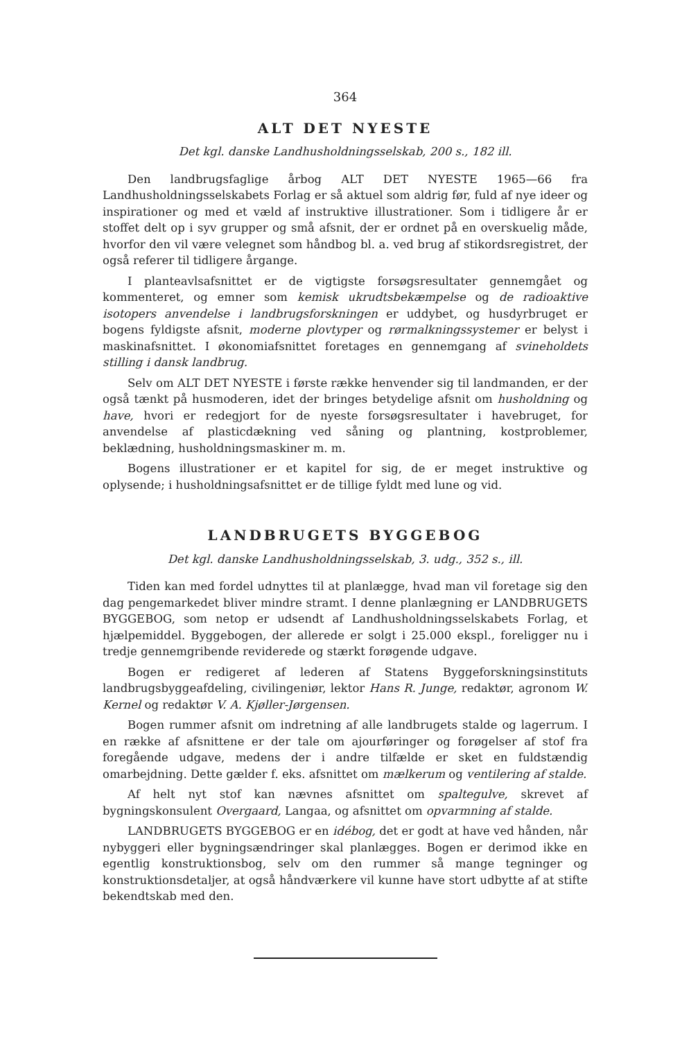364
ALT DET NYESTE
Det kgl. danske Landhusholdningsselskab, 200 s., 182 ill.
Den landbrugsfaglige årbog ALT DET NYESTE 1965—66 fra Landhusholdningsselskabets Forlag er så aktuel som aldrig før, fuld af nye ideer og inspirationer og med et væld af instruktive illustrationer. Som i tidligere år er stoffet delt op i syv grupper og små afsnit, der er ordnet på en overskuelig måde, hvorfor den vil være velegnet som håndbog bl. a. ved brug af stikordsregistret, der også referer til tidligere årgange.
I planteavlsafsnittet er de vigtigste forsøgsresultater gennemgået og kommenteret, og emner som kemisk ukrudtsbekæmpelse og de radioaktive isotopers anvendelse i landbrugsforskningen er uddybet, og husdyrbruget er bogens fyldigste afsnit, moderne plovtyper og rørmalkningssystemer er belyst i maskinafsnittet. I økonomiafsnittet foretages en gennemgang af svineholdets stilling i dansk landbrug.
Selv om ALT DET NYESTE i første række henvender sig til landmanden, er der også tænkt på husmoderen, idet der bringes betydelige afsnit om husholdning og have, hvori er redegjort for de nyeste forsøgsresultater i havebruget, for anvendelse af plasticdækning ved såning og plantning, kostproblemer, beklædning, husholdningsmaskiner m. m.
Bogens illustrationer er et kapitel for sig, de er meget instruktive og oplysende; i husholdningsafsnittet er de tillige fyldt med lune og vid.
LANDBRUGETS BYGGEBOG
Det kgl. danske Landhusholdningsselskab, 3. udg., 352 s., ill.
Tiden kan med fordel udnyttes til at planlægge, hvad man vil foretage sig den dag pengemarkedet bliver mindre stramt. I denne planlægning er LANDBRUGETS BYGGEBOG, som netop er udsendt af Landhusholdningsselskabets Forlag, et hjælpemiddel. Byggebogen, der allerede er solgt i 25.000 ekspl., foreligger nu i tredje gennemgribende reviderede og stærkt forøgende udgave.
Bogen er redigeret af lederen af Statens Byggeforskningsinstituts landbrugsbyggeafdeling, civilingeniør, lektor Hans R. Junge, redaktør, agronom W. Kernel og redaktør V. A. Kjøller-Jørgensen.
Bogen rummer afsnit om indretning af alle landbrugets stalde og lagerrum. I en række af afsnittene er der tale om ajourføringer og forøgelser af stof fra foregående udgave, medens der i andre tilfælde er sket en fuldstændig omarbejdning. Dette gælder f. eks. afsnittet om mælkerum og ventilering af stalde.
Af helt nyt stof kan nævnes afsnittet om spaltegulve, skrevet af bygningskonsulent Overgaard, Langaa, og afsnittet om opvarmning af stalde.
LANDBRUGETS BYGGEBOG er en idébog, det er godt at have ved hånden, når nybyggeri eller bygningsændringer skal planlægges. Bogen er derimod ikke en egentlig konstruktionsbog, selv om den rummer så mange tegninger og konstruktionsdetaljer, at også håndværkere vil kunne have stort udbytte af at stifte bekendtskab med den.